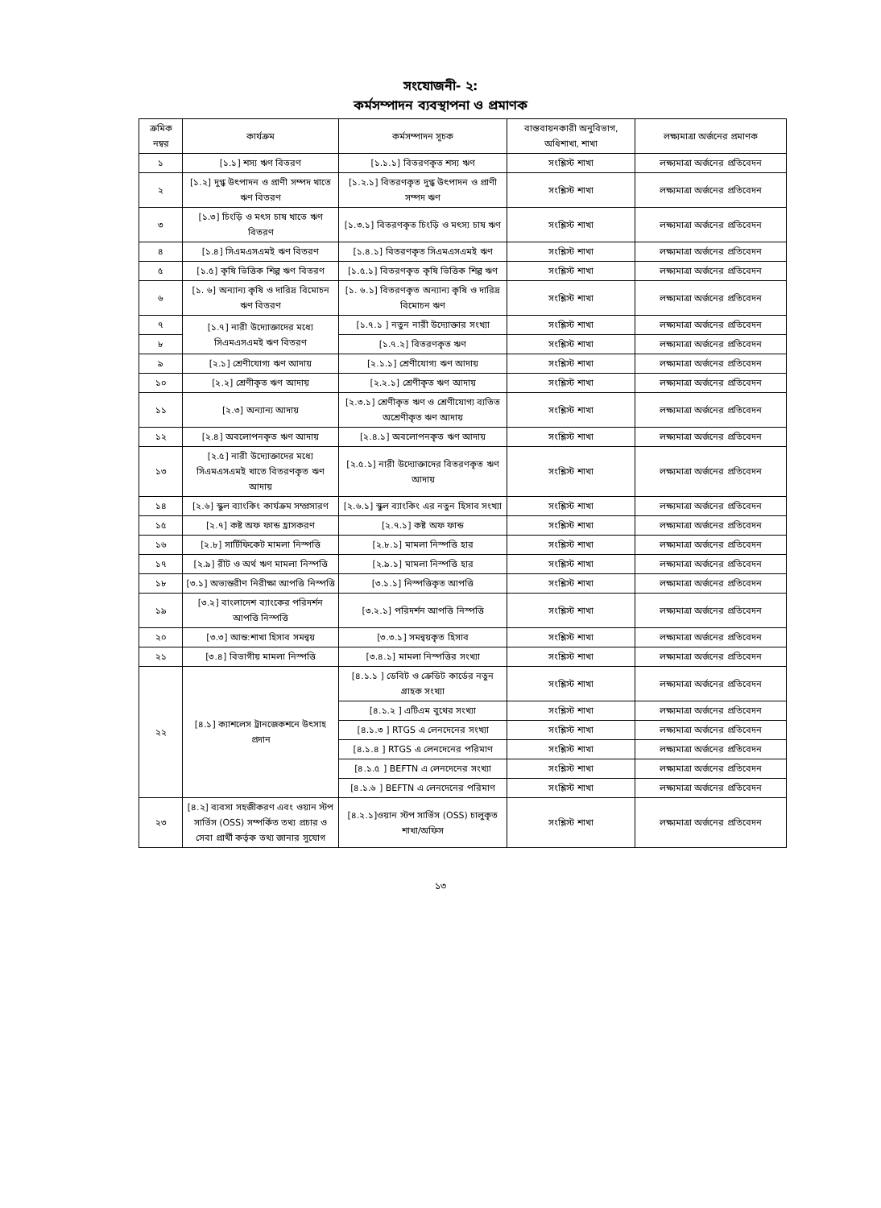সংযোজনী- ২:
কর্মসম্পাদন ব্যবস্থাপনা ও প্রমাণক
| ক্রমিক নম্বর | কার্যক্রম | কর্মসম্পাদন সূচক | বাস্তবায়নকারী অনুবিভাগ, অধিশাখা, শাখা | লক্ষ্যমাত্রা অর্জনের প্রমাণক |
| --- | --- | --- | --- | --- |
| ১ | [১.১] শস্য ঋণ বিতরণ | [১.১.১] বিতরণকৃত শস্য ঋণ | সংশ্লিস্ট শাখা | লক্ষ্যমাত্রা অর্জনের প্রতিবেদন |
| ২ | [১.২] দুগ্ধ উৎপাদন ও প্রাণী সম্পদ খাতে ঋণ বিতরণ | [১.২.১] বিতরণকৃত দুগ্ধ উৎপাদন ও প্রাণী সম্পদ ঋণ | সংশ্লিস্ট শাখা | লক্ষ্যমাত্রা অর্জনের প্রতিবেদন |
| ৩ | [১.৩] চিংড়ি ও মৎস চাষ খাতে ঋণ বিতরণ | [১.৩.১] বিতরণকৃত চিংড়ি ও মৎস্য চাষ ঋণ | সংশ্লিস্ট শাখা | লক্ষ্যমাত্রা অর্জনের প্রতিবেদন |
| ৪ | [১.৪] সিএমএসএমই ঋণ বিতরণ | [১.৪.১] বিতরণকৃত সিএমএসএমই ঋণ | সংশ্লিস্ট শাখা | লক্ষ্যমাত্রা অর্জনের প্রতিবেদন |
| ৫ | [১.৫] কৃষি ভিত্তিক শিল্প ঋণ বিতরণ | [১.৫.১] বিতরণকৃত কৃষি ভিত্তিক শিল্প ঋণ | সংশ্লিস্ট শাখা | লক্ষ্যমাত্রা অর্জনের প্রতিবেদন |
| ৬ | [১. ৬] অন্যান্য কৃষি ও দারিদ্র বিমোচন ঋণ বিতরণ | [১. ৬.১] বিতরণকৃত অন্যান্য কৃষি ও দারিদ্র বিমোচন ঋণ | সংশ্লিস্ট শাখা | লক্ষ্যমাত্রা অর্জনের প্রতিবেদন |
| ৭ | [১.৭] নারী উদ্যোক্তাদের মধ্যে সিএমএসএমই ঋণ বিতরণ | [১.৭.১ ] নতুন নারী উদ্যোক্তার সংখ্যা | সংশ্লিস্ট শাখা | লক্ষ্যমাত্রা অর্জনের প্রতিবেদন |
| ৮ | | [১.৭.২] বিতরণকৃত ঋণ | সংশ্লিস্ট শাখা | লক্ষ্যমাত্রা অর্জনের প্রতিবেদন |
| ৯ | [২.১] শ্রেণীযোগ্য ঋণ আদায় | [২.১.১] শ্রেণীযোগ্য ঋণ আদায় | সংশ্লিস্ট শাখা | লক্ষ্যমাত্রা অর্জনের প্রতিবেদন |
| ১০ | [২.২] শ্রেণীকৃত ঋণ আদায় | [২.২.১] শ্রেণীকৃত ঋণ আদায় | সংশ্লিস্ট শাখা | লক্ষ্যমাত্রা অর্জনের প্রতিবেদন |
| ১১ | [২.৩] অন্যান্য আদায় | [২.৩.১] শ্রেণীকৃত ঋণ ও শ্রেণীযোগ্য ব্যতিত অশ্রেণীকৃত ঋণ আদায় | সংশ্লিস্ট শাখা | লক্ষ্যমাত্রা অর্জনের প্রতিবেদন |
| ১২ | [২.৪] অবলোপনকৃত ঋণ আদায় | [২.৪.১] অবলোপনকৃত ঋণ আদায় | সংশ্লিস্ট শাখা | লক্ষ্যমাত্রা অর্জনের প্রতিবেদন |
| ১৩ | [২.৫] নারী উদ্যোক্তাদের মধ্যে সিএমএসএমই খাতে বিতরণকৃত ঋণ আদায় | [২.৫.১] নারী উদ্যোক্তাদের বিতরণকৃত ঋণ আদায় | সংশ্লিস্ট শাখা | লক্ষ্যমাত্রা অর্জনের প্রতিবেদন |
| ১৪ | [২.৬] স্কুল ব্যাংকিং কার্যক্রম সম্প্রসারণ | [২.৬.১] স্কুল ব্যাংকিং এর নতুন হিসাব সংখ্যা | সংশ্লিস্ট শাখা | লক্ষ্যমাত্রা অর্জনের প্রতিবেদন |
| ১৫ | [২.৭] কষ্ট অফ ফান্ড হ্রাসকরণ | [২.৭.১] কষ্ট অফ ফান্ড | সংশ্লিস্ট শাখা | লক্ষ্যমাত্রা অর্জনের প্রতিবেদন |
| ১৬ | [২.৮] সার্টিফিকেট মামলা নিস্পত্তি | [২.৮.১] মামলা নিস্পত্তি হার | সংশ্লিস্ট শাখা | লক্ষ্যমাত্রা অর্জনের প্রতিবেদন |
| ১৭ | [২.৯] রীট ও অর্থ ঋণ মামলা নিস্পত্তি | [২.৯.১] মামলা নিস্পত্তি হার | সংশ্লিস্ট শাখা | লক্ষ্যমাত্রা অর্জনের প্রতিবেদন |
| ১৮ | [৩.১] অভ্যন্তরীণ নিরীক্ষা আপত্তি নিস্পত্তি | [৩.১.১] নিস্পত্তিকৃত আপত্তি | সংশ্লিস্ট শাখা | লক্ষ্যমাত্রা অর্জনের প্রতিবেদন |
| ১৯ | [৩.২] বাংলাদেশ ব্যাংকের পরিদর্শন আপত্তি নিস্পত্তি | [৩.২.১] পরিদর্শন আপত্তি নিস্পত্তি | সংশ্লিস্ট শাখা | লক্ষ্যমাত্রা অর্জনের প্রতিবেদন |
| ২০ | [৩.৩] আন্ত:শাখা হিসাব সমন্বয় | [৩.৩.১] সমন্বয়কৃত হিসাব | সংশ্লিস্ট শাখা | লক্ষ্যমাত্রা অর্জনের প্রতিবেদন |
| ২১ | [৩.৪] বিভাগীয় মামলা নিস্পত্তি | [৩.৪.১] মামলা নিস্পত্তির সংখ্যা | সংশ্লিস্ট শাখা | লক্ষ্যমাত্রা অর্জনের প্রতিবেদন |
| ২২ | [৪.১] ক্যাশলেস ট্রানজেকশনে উৎসাহ প্রদান | [৪.১.১ ] ডেবিট ও ক্রেডিট কার্ডের নতুন গ্রাহক সংখ্যা | সংশ্লিস্ট শাখা | লক্ষ্যমাত্রা অর্জনের প্রতিবেদন |
| | | [৪.১.২ ] এটিএম বুথের সংখ্যা | সংশ্লিস্ট শাখা | লক্ষ্যমাত্রা অর্জনের প্রতিবেদন |
| | | [৪.১.৩ ] RTGS এ লেনদেনের সংখ্যা | সংশ্লিস্ট শাখা | লক্ষ্যমাত্রা অর্জনের প্রতিবেদন |
| | | [৪.১.৪ ] RTGS এ লেনদেনের পরিমাণ | সংশ্লিস্ট শাখা | লক্ষ্যমাত্রা অর্জনের প্রতিবেদন |
| | | [৪.১.৫ ] BEFTN এ লেনদেনের সংখ্যা | সংশ্লিস্ট শাখা | লক্ষ্যমাত্রা অর্জনের প্রতিবেদন |
| | | [৪.১.৬ ] BEFTN এ লেনদেনের পরিমাণ | সংশ্লিস্ট শাখা | লক্ষ্যমাত্রা অর্জনের প্রতিবেদন |
| ২৩ | [৪.২] ব্যবসা সহজীকরণ এবং ওয়ান স্টপ সার্ভিস (OSS) সম্পর্কিত তথ্য প্রচার ও সেবা প্রার্থী কর্তৃক তথ্য জানার সুযোগ | [৪.২.১]ওয়ান স্টপ সার্ভিস (OSS) চালুকৃত শাখা/অফিস | সংশ্লিস্ট শাখা | লক্ষ্যমাত্রা অর্জনের প্রতিবেদন |
১৩